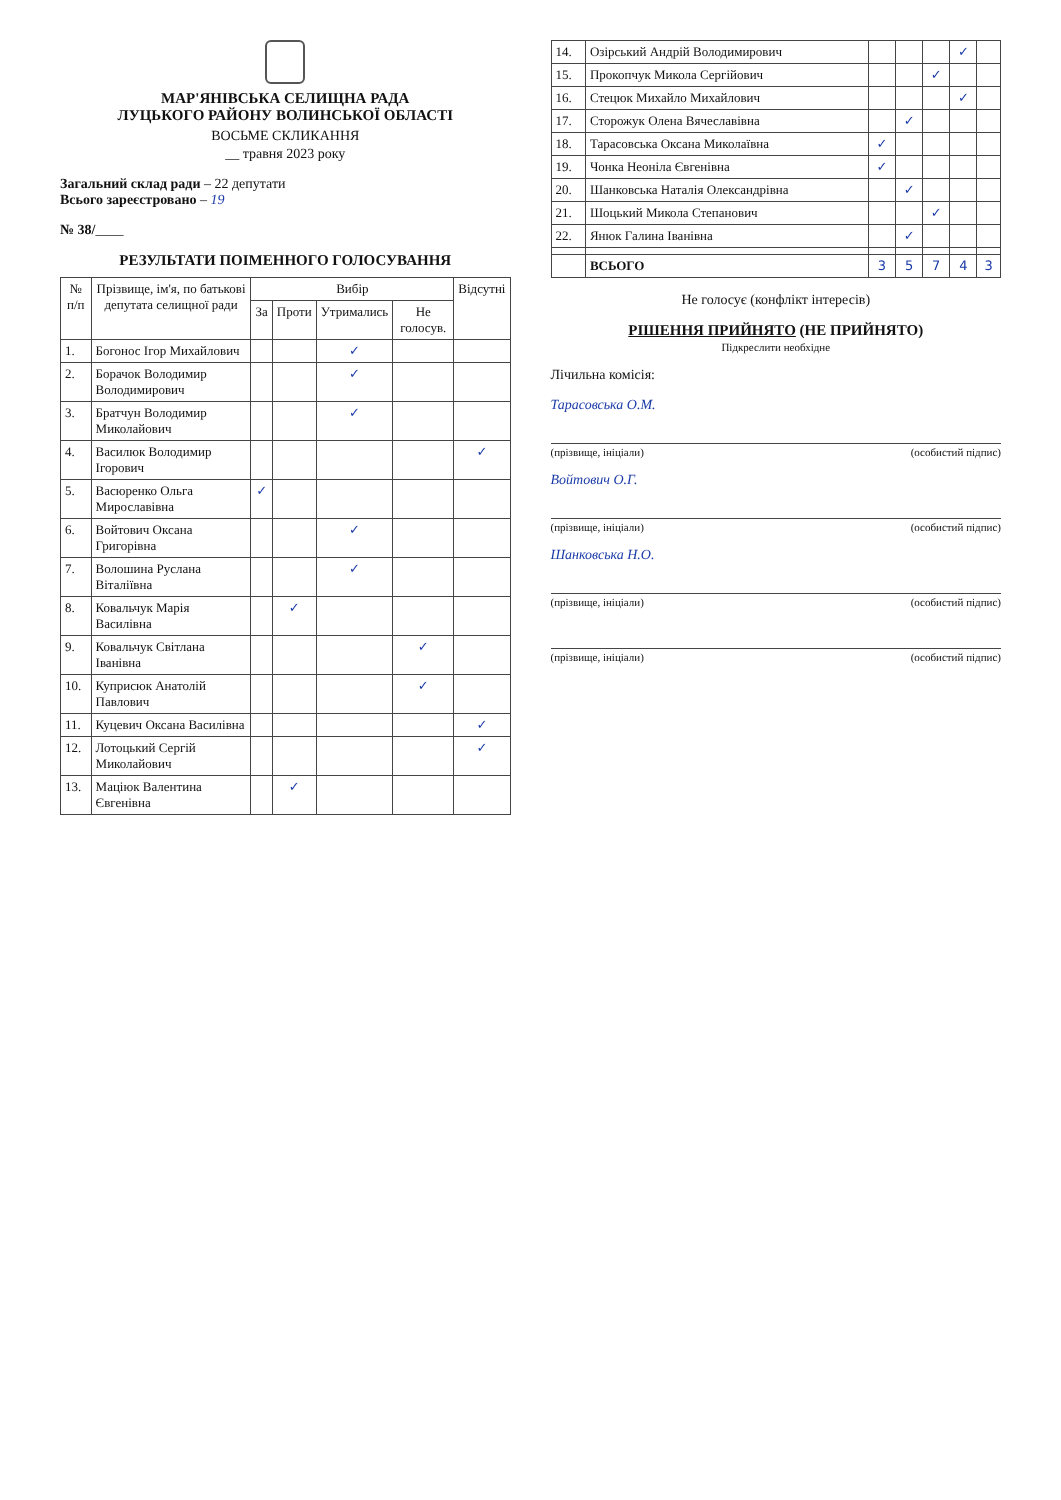МАР'ЯНІВСЬКА СЕЛИЩНА РАДА
ЛУЦЬКОГО РАЙОНУ ВОЛИНСЬКОЇ ОБЛАСТІ
ВОСЬМЕ СКЛИКАННЯ
__ травня 2023 року
Загальний склад ради – 22 депутати
Всього зареєстровано – 19
№ 38/____
РЕЗУЛЬТАТИ ПОІМЕННОГО ГОЛОСУВАННЯ
| № п/п | Прізвище, ім'я, по батькові депутата селищної ради | Вибір | | | | Відсутні |
| --- | --- | --- | --- | --- | --- | --- |
| | | За | Проти | Утримались | Не голосув. | |
| 1. | Богонос Ігор Михайлович | | | ✓ | | |
| 2. | Борачок Володимир Володимирович | | | ✓ | | |
| 3. | Братчун Володимир Миколайович | | | ✓ | | |
| 4. | Василюк Володимир Ігорович | | | | | ✓ |
| 5. | Васюренко Ольга Мирославівна | ✓ | | | | |
| 6. | Войтович Оксана Григорівна | | | ✓ | | |
| 7. | Волошина Руслана Віталіївна | | | ✓ | | |
| 8. | Ковальчук Марія Василівна | | ✓ | | | |
| 9. | Ковальчук Світлана Іванівна | | | | ✓ | |
| 10. | Куприсюк Анатолій Павлович | | | | ✓ | |
| 11. | Куцевич Оксана Василівна | | | | | ✓ |
| 12. | Лотоцький Сергій Миколайович | | | | | ✓ |
| 13. | Маціюк Валентина Євгенівна | | ✓ | | | |
| 14. | Озірський Андрій Володимирович | | | | ✓ | |
| 15. | Прокопчук Микола Сергійович | | | ✓ | | |
| 16. | Стецюк Михайло Михайлович | | | | ✓ | |
| 17. | Сторожук Олена Вячеславівна | | ✓ | | | |
| 18. | Тарасовська Оксана Миколаївна | ✓ | | | | |
| 19. | Чонка Неоніла Євгенівна | ✓ | | | | |
| 20. | Шанковська Наталія Олександрівна | | ✓ | | | |
| 21. | Шоцький Микола Степанович | | | ✓ | | |
| 22. | Янюк Галина Іванівна | | ✓ | | | |
| | ВСЬОГО | 3 | 5 | 7 | 4 | 3 |
Не голосує (конфлікт інтересів)
РІШЕННЯ ПРИЙНЯТО (НЕ ПРИЙНЯТО)
Підкреслити необхідне
Лічильна комісія:
Тарасовська О.М.
(прізвище, ініціали) (особистий підпис)
Войтович О.Г.
(прізвище, ініціали) (особистий підпис)
Шанковська Н.О.
(прізвище, ініціали) (особистий підпис)
(прізвище, ініціали) (особистий підпис)